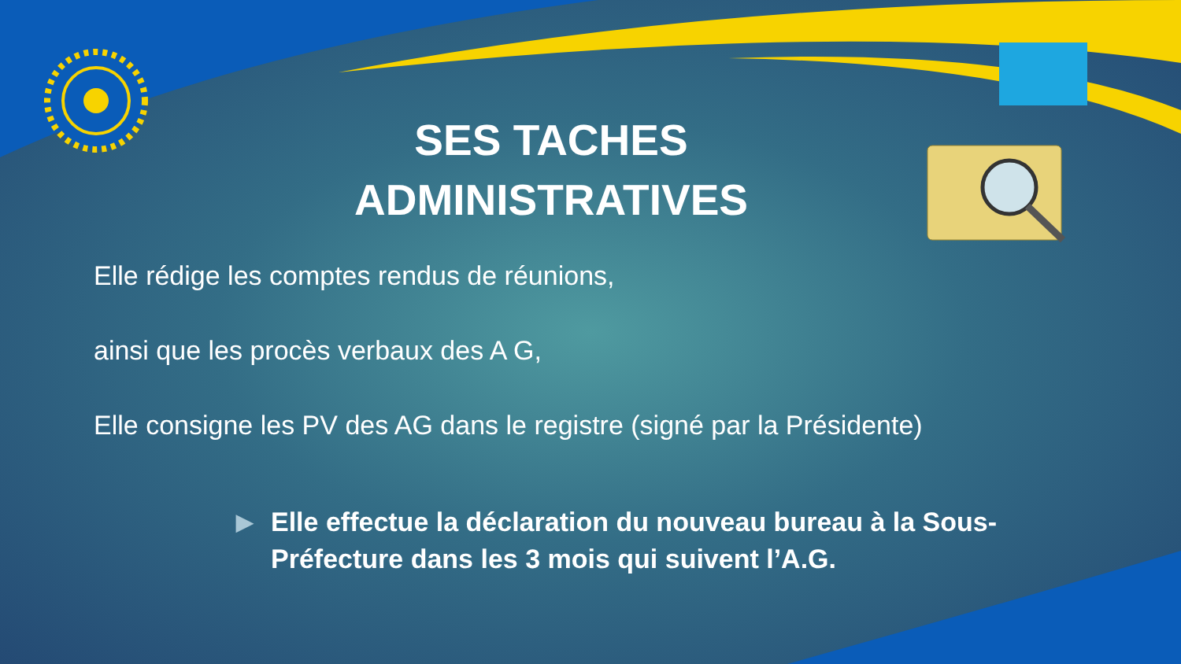SES TACHES
ADMINISTRATIVES
Elle rédige les comptes rendus de réunions,
ainsi que les procès verbaux des A G,
Elle consigne les PV des AG dans le registre (signé par la Présidente)
▶ Elle effectue la déclaration du nouveau bureau à la Sous-Préfecture dans les 3 mois qui suivent l’A.G.